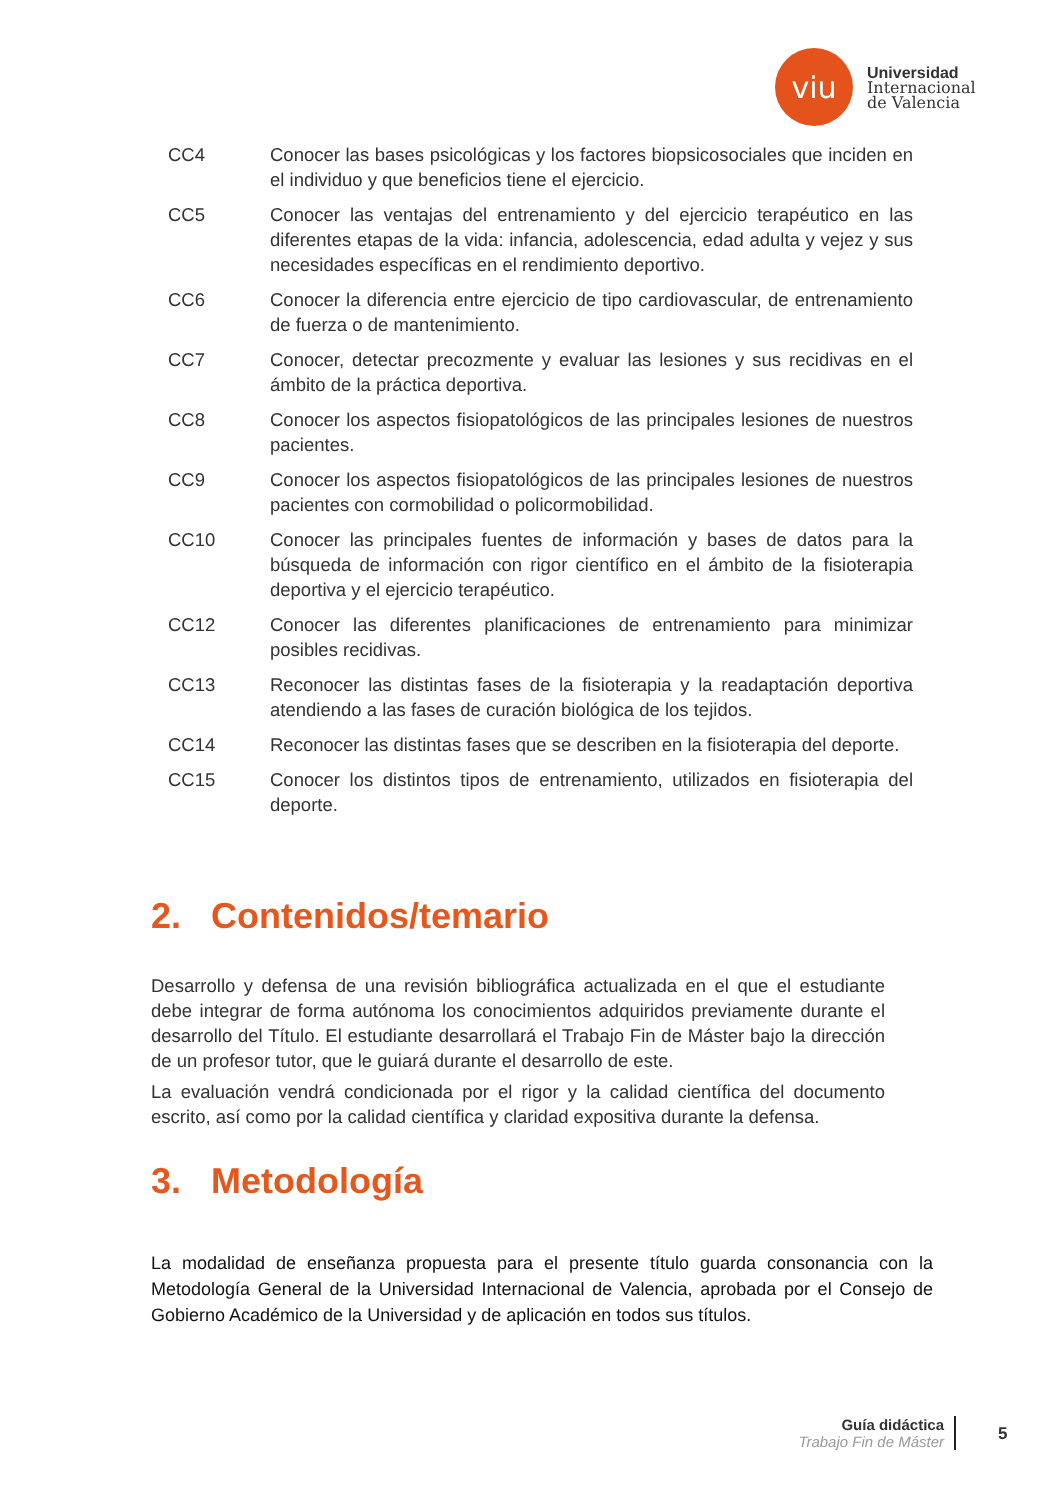viu
Universidad
Internacional
de Valencia
| CC4 | Conocer las bases psicológicas y los factores biopsicosociales que inciden en el individuo y que beneficios tiene el ejercicio. |
| CC5 | Conocer las ventajas del entrenamiento y del ejercicio terapéutico en las diferentes etapas de la vida: infancia, adolescencia, edad adulta y vejez y sus necesidades específicas en el rendimiento deportivo. |
| CC6 | Conocer la diferencia entre ejercicio de tipo cardiovascular, de entrenamiento de fuerza o de mantenimiento. |
| CC7 | Conocer, detectar precozmente y evaluar las lesiones y sus recidivas en el ámbito de la práctica deportiva. |
| CC8 | Conocer los aspectos fisiopatológicos de las principales lesiones de nuestros pacientes. |
| CC9 | Conocer los aspectos fisiopatológicos de las principales lesiones de nuestros pacientes con cormobilidad o policormobilidad. |
| CC10 | Conocer las principales fuentes de información y bases de datos para la búsqueda de información con rigor científico en el ámbito de la fisioterapia deportiva y el ejercicio terapéutico. |
| CC12 | Conocer las diferentes planificaciones de entrenamiento para minimizar posibles recidivas. |
| CC13 | Reconocer las distintas fases de la fisioterapia y la readaptación deportiva atendiendo a las fases de curación biológica de los tejidos. |
| CC14 | Reconocer las distintas fases que se describen en la fisioterapia del deporte. |
| CC15 | Conocer los distintos tipos de entrenamiento, utilizados en fisioterapia del deporte. |
2. Contenidos/temario
Desarrollo y defensa de una revisión bibliográfica actualizada en el que el estudiante debe integrar de forma autónoma los conocimientos adquiridos previamente durante el desarrollo del Título. El estudiante desarrollará el Trabajo Fin de Máster bajo la dirección de un profesor tutor, que le guiará durante el desarrollo de este.
La evaluación vendrá condicionada por el rigor y la calidad científica del documento escrito, así como por la calidad científica y claridad expositiva durante la defensa.
3. Metodología
La modalidad de enseñanza propuesta para el presente título guarda consonancia con la Metodología General de la Universidad Internacional de Valencia, aprobada por el Consejo de Gobierno Académico de la Universidad y de aplicación en todos sus títulos.
Guía didáctica
Trabajo Fin de Máster
5